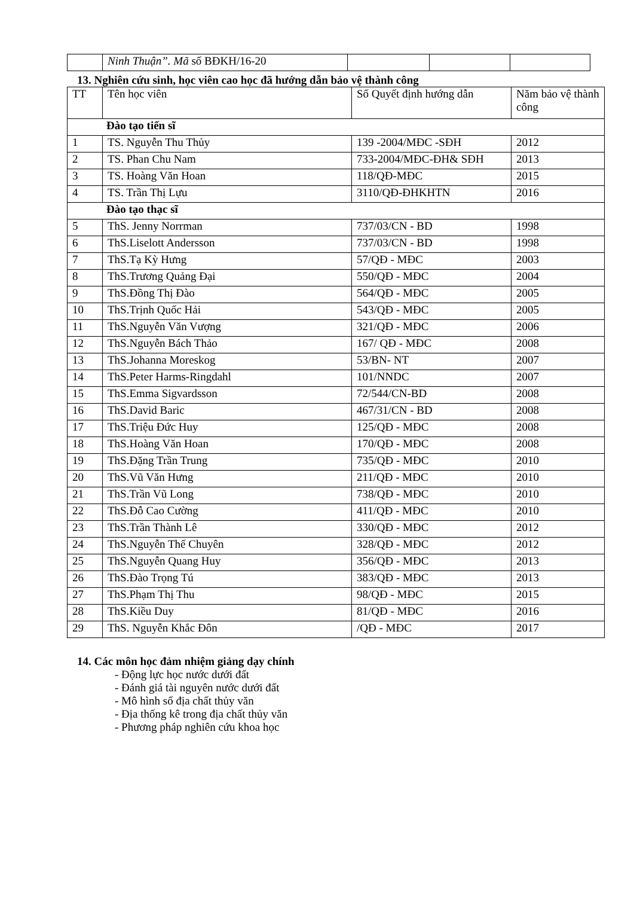| | Ninh Thuận”. Mã số BĐKH/16-20 | | | |
13. Nghiên cứu sinh, học viên cao học đã hướng dẫn bảo vệ thành công
| TT | Tên học viên | Số Quyết định hướng dẫn | Năm bảo vệ thành công |
| --- | --- | --- | --- |
| Đào tạo tiến sĩ | | | |
| 1 | TS. Nguyễn Thu Thủy | 139 -2004/MĐC -SĐH | 2012 |
| 2 | TS. Phan Chu Nam | 733-2004/MĐC-ĐH& SĐH | 2013 |
| 3 | TS. Hoàng Văn Hoan | 118/QĐ-MĐC | 2015 |
| 4 | TS. Trần Thị Lựu | 3110/QĐ-ĐHKHTN | 2016 |
| Đào tạo thạc sĩ | | | |
| 5 | ThS. Jenny Norrman | 737/03/CN - BD | 1998 |
| 6 | ThS.Liselott Andersson | 737/03/CN - BD | 1998 |
| 7 | ThS.Tạ Kỳ Hưng | 57/QĐ - MĐC | 2003 |
| 8 | ThS.Trương Quảng Đại | 550/QĐ - MĐC | 2004 |
| 9 | ThS.Đồng Thị Đào | 564/QĐ - MĐC | 2005 |
| 10 | ThS.Trịnh Quốc Hải | 543/QĐ - MĐC | 2005 |
| 11 | ThS.Nguyễn Văn Vượng | 321/QĐ - MĐC | 2006 |
| 12 | ThS.Nguyễn Bách Thảo | 167/ QĐ - MĐC | 2008 |
| 13 | ThS.Johanna Moreskog | 53/BN- NT | 2007 |
| 14 | ThS.Peter Harms-Ringdahl | 101/NNDC | 2007 |
| 15 | ThS.Emma Sigvardsson | 72/544/CN-BD | 2008 |
| 16 | ThS.David Baric | 467/31/CN - BD | 2008 |
| 17 | ThS.Triệu Đức Huy | 125/QĐ - MĐC | 2008 |
| 18 | ThS.Hoàng Văn Hoan | 170/QĐ - MĐC | 2008 |
| 19 | ThS.Đặng Trần Trung | 735/QĐ - MĐC | 2010 |
| 20 | ThS.Vũ Văn Hưng | 211/QĐ - MĐC | 2010 |
| 21 | ThS.Trần Vũ Long | 738/QĐ - MĐC | 2010 |
| 22 | ThS.Đỗ Cao Cường | 411/QĐ - MĐC | 2010 |
| 23 | ThS.Trần Thành Lê | 330/QĐ - MĐC | 2012 |
| 24 | ThS.Nguyễn Thế Chuyên | 328/QĐ - MĐC | 2012 |
| 25 | ThS.Nguyễn Quang Huy | 356/QĐ - MĐC | 2013 |
| 26 | ThS.Đào Trọng Tú | 383/QĐ - MĐC | 2013 |
| 27 | ThS.Phạm Thị Thu | 98/QĐ - MĐC | 2015 |
| 28 | ThS.Kiều Duy | 81/QĐ - MĐC | 2016 |
| 29 | ThS. Nguyễn Khắc Đôn | /QĐ - MĐC | 2017 |
14. Các môn học đảm nhiệm giảng dạy chính
- Động lực học nước dưới đất
- Đánh giá tài nguyên nước dưới đất
- Mô hình số địa chất thủy văn
- Địa thống kê trong địa chất thủy văn
- Phương pháp nghiên cứu khoa học